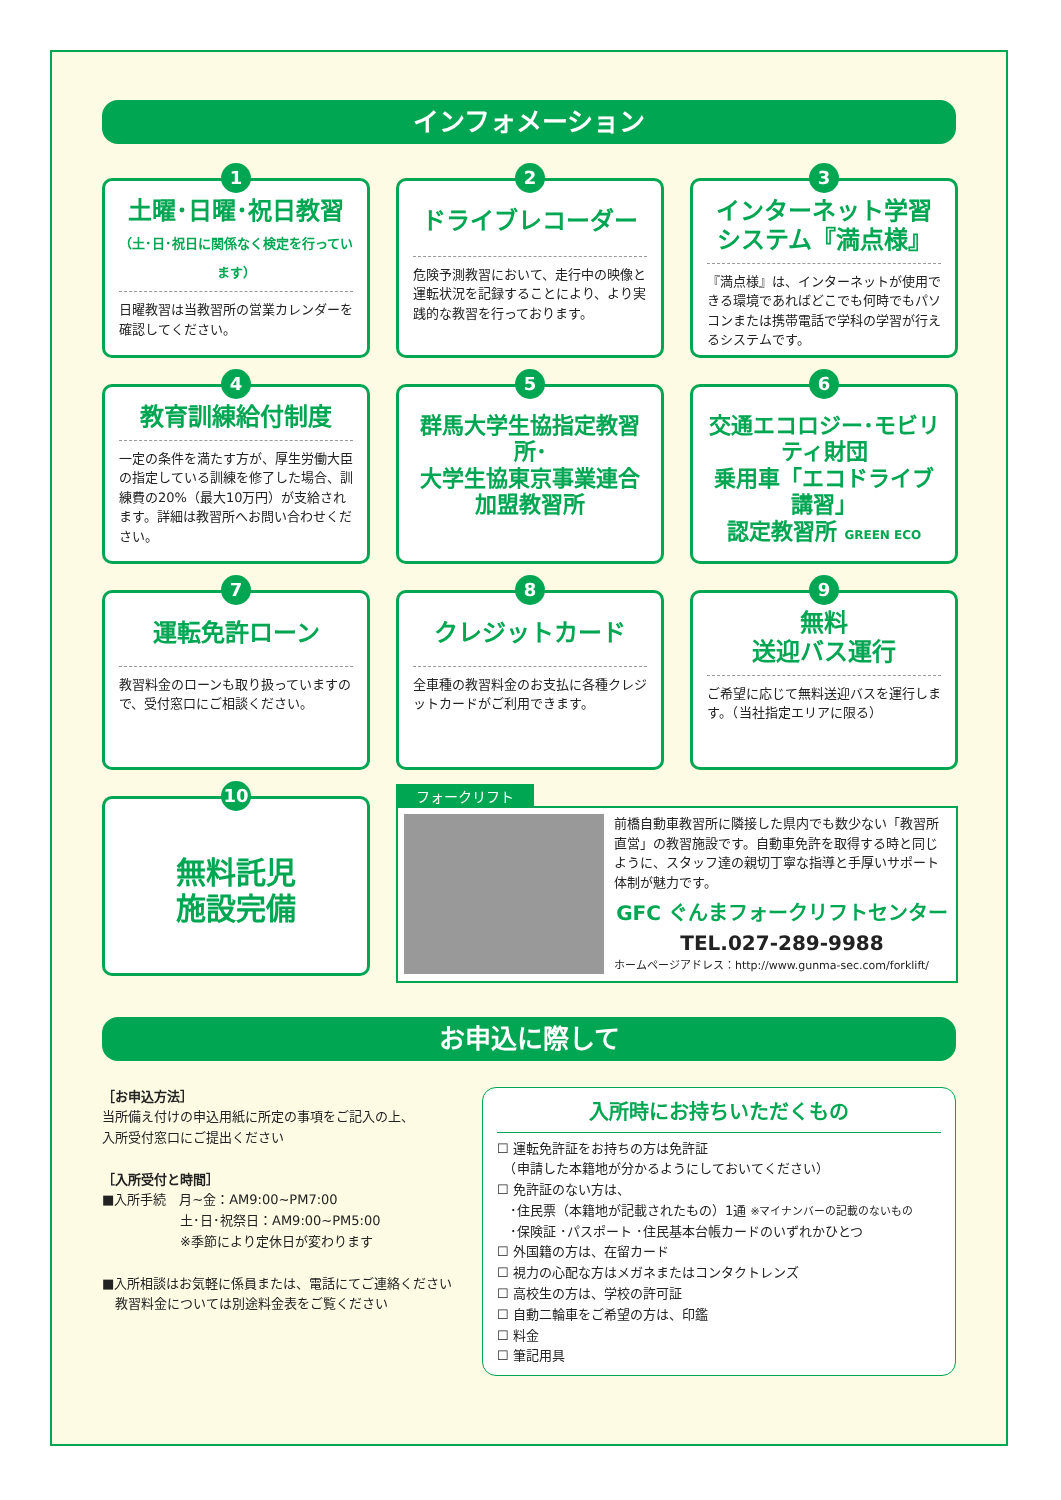インフォメーション
1
土曜･日曜･祝日教習
（土･日･祝日に関係なく検定を行っています）
日曜教習は当教習所の営業カレンダーを確認してください。
2
ドライブレコーダー
危険予測教習において、走行中の映像と運転状況を記録することにより、より実践的な教習を行っております。
3
インターネット学習
システム『満点様』
『満点様』は、インターネットが使用できる環境であればどこでも何時でもパソコンまたは携帯電話で学科の学習が行えるシステムです。
4
教育訓練給付制度
一定の条件を満たす方が、厚生労働大臣の指定している訓練を修了した場合、訓練費の20%（最大10万円）が支給されます。詳細は教習所へお問い合わせください。
5
群馬大学生協指定教習所･
大学生協東京事業連合
加盟教習所
6
交通エコロジー･モビリティ財団
乗用車「エコドライブ講習」
認定教習所 GREEN ECO
7
運転免許ローン
教習料金のローンも取り扱っていますので、受付窓口にご相談ください。
8
クレジットカード
全車種の教習料金のお支払に各種クレジットカードがご利用できます。
9
無料
送迎バス運行
ご希望に応じて無料送迎バスを運行します。（当社指定エリアに限る）
10
無料託児
施設完備
フォークリフト
前橋自動車教習所に隣接した県内でも数少ない「教習所直営」の教習施設です。自動車免許を取得する時と同じように、スタッフ達の親切丁寧な指導と手厚いサポート体制が魅力です。
GFC ぐんまフォークリフトセンター
TEL.027-289-9988
ホームページアドレス：http://www.gunma-sec.com/forklift/
お申込に際して
［お申込方法］
当所備え付けの申込用紙に所定の事項をご記入の上、
入所受付窓口にご提出ください
［入所受付と時間］
■入所手続　月~金：AM9:00~PM7:00
　　　　　　土･日･祝祭日：AM9:00~PM5:00
　　　　　　※季節により定休日が変わります
■入所相談はお気軽に係員または、電話にてご連絡ください
　教習料金については別途料金表をご覧ください
入所時にお持ちいただくもの
☐ 運転免許証をお持ちの方は免許証
　（申請した本籍地が分かるようにしておいてください）
☐ 免許証のない方は、
　･住民票（本籍地が記載されたもの）1通 ※マイナンバーの記載のないもの
　･保険証 ･パスポート ･住民基本台帳カードのいずれかひとつ
☐ 外国籍の方は、在留カード
☐ 視力の心配な方はメガネまたはコンタクトレンズ
☐ 高校生の方は、学校の許可証
☐ 自動二輪車をご希望の方は、印鑑
☐ 料金
☐ 筆記用具